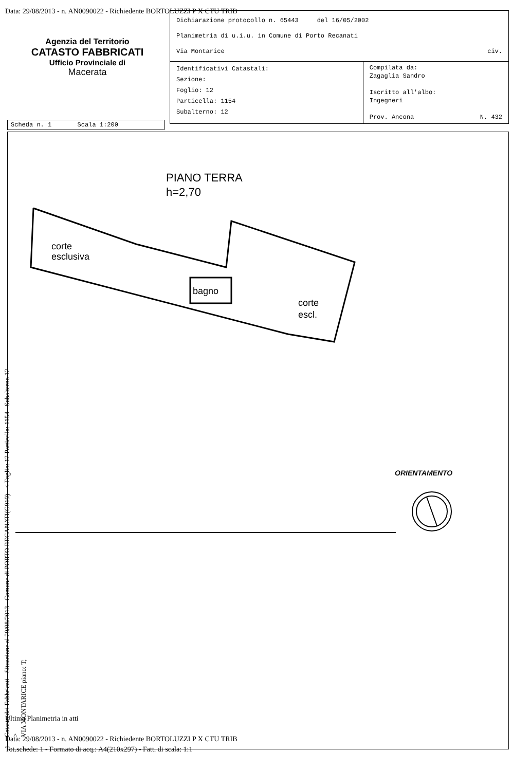Data: 29/08/2013 - n. AN0090022 - Richiedente BORTOLUZZI P X CTU TRIB
Agenzia del Territorio
CATASTO FABBRICATI
Ufficio Provinciale di
Macerata
| Dichiarazione protocollo n. 65443 del 16/05/2002 Planimetria di u.i.u. in Comune di Porto Recanati Via Montarice civ. | |
| Identificativi Catastali: Sezione: Foglio: 12 Particella: 1154 Subalterno: 12 | Compilata da: Zagaglia Sandro Iscritto all'albo: Ingegneri Prov. Ancona N. 432 |
Scheda n. 1 Scala 1:200
PIANO TERRA
h=2,70
corte
esclusiva
bagno
corte
escl.
Catasto dei Fabbricati - Situazione al 29/08/2013 - Comune di PORTO RECANATI(G919) - < Foglio: 12 Particella: 1154 - Subalterno 12 >
VIA MONTARICE piano: T;
ORIENTAMENTO
Ultima Planimetria in atti
Data: 29/08/2013 - n. AN0090022 - Richiedente BORTOLUZZI P X CTU TRIB
Tot.schede: 1 - Formato di acq.: A4(210x297) - Fatt. di scala: 1:1